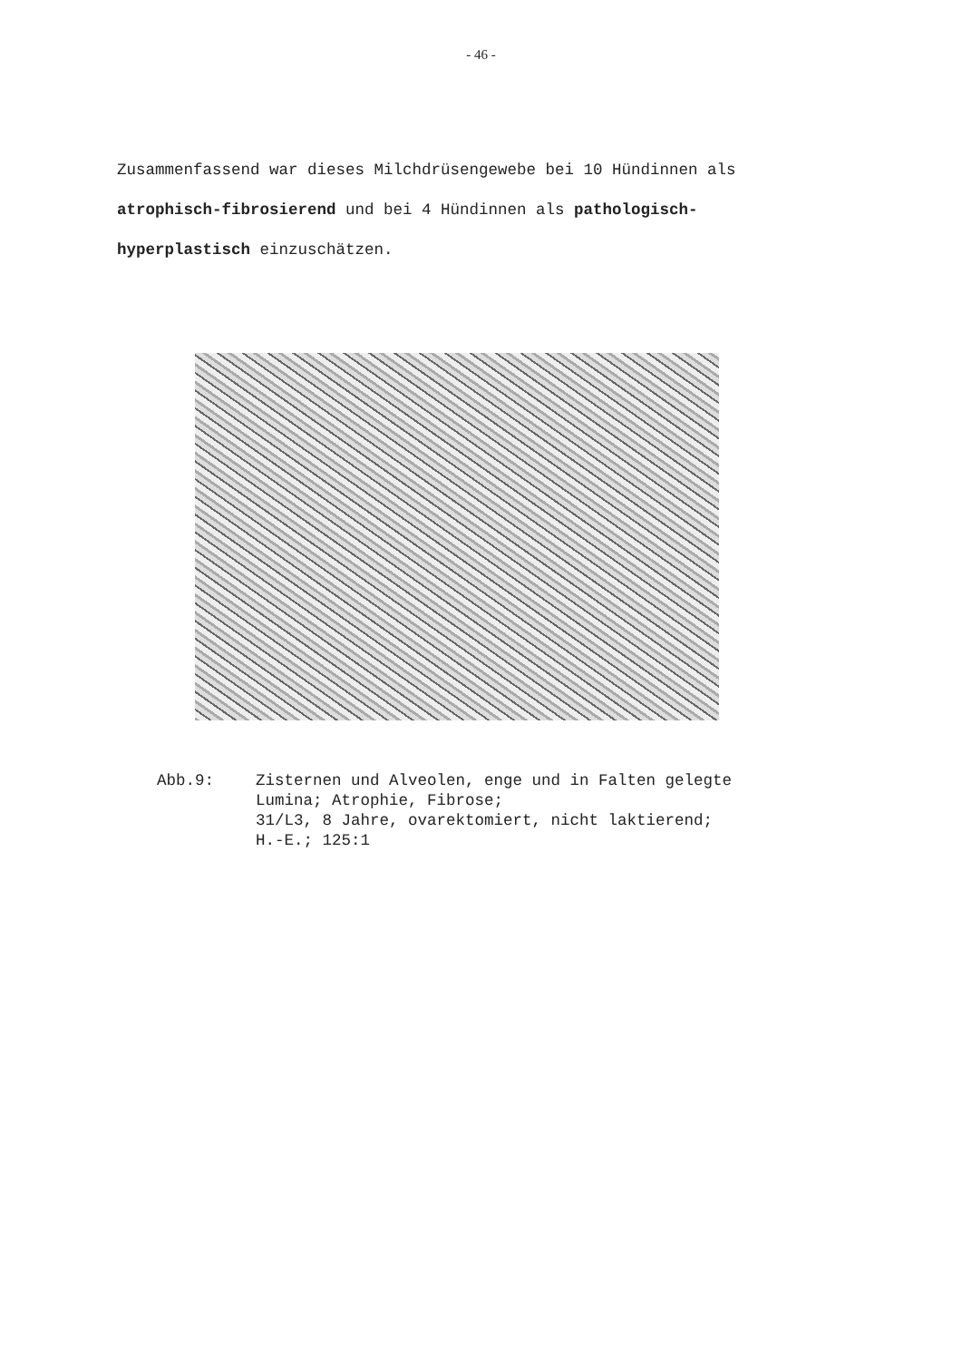- 46 -
Zusammenfassend war dieses Milchdrüsengewebe bei 10 Hündinnen als
atrophisch-fibrosierend und bei 4 Hündinnen als pathologisch-
hyperplastisch einzuschätzen.
Abb.9: Zisternen und Alveolen, enge und in Falten gelegte
Lumina; Atrophie, Fibrose;
31/L3, 8 Jahre, ovarektomiert, nicht laktierend;
H.-E.; 125:1